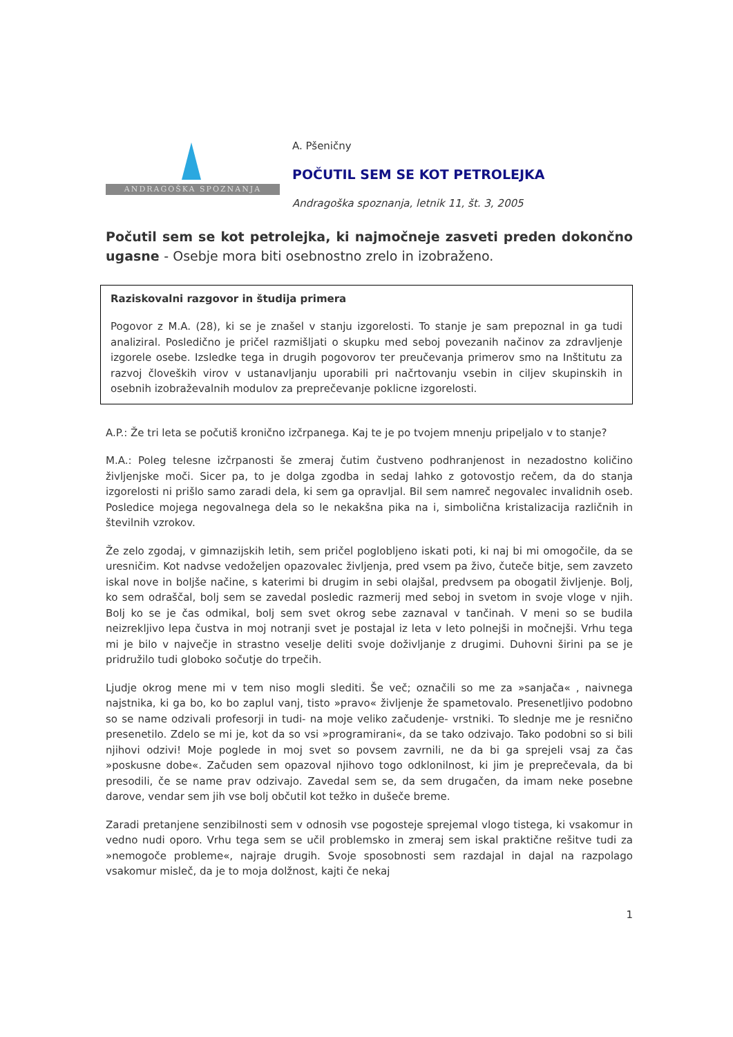ANDRAGOŠKA SPOZNANJA
A. Pšeničny
POČUTIL SEM SE KOT PETROLEJKA
Andragoška spoznanja, letnik 11, št. 3, 2005
Počutil sem se kot petrolejka, ki najmočneje zasveti preden dokončno ugasne - Osebje mora biti osebnostno zrelo in izobraženo.
Raziskovalni razgovor in študija primera
Pogovor z M.A. (28), ki se je znašel v stanju izgorelosti. To stanje je sam prepoznal in ga tudi analiziral. Posledično je pričel razmišljati o skupku med seboj povezanih načinov za zdravljenje izgorele osebe. Izsledke tega in drugih pogovorov ter preučevanja primerov smo na Inštitutu za razvoj človeških virov v ustanavljanju uporabili pri načrtovanju vsebin in ciljev skupinskih in osebnih izobraževalnih modulov za preprečevanje poklicne izgorelosti.
A.P.: Že tri leta se počutiš kronično izčrpanega. Kaj te je po tvojem mnenju pripeljalo v to stanje?
M.A.: Poleg telesne izčrpanosti še zmeraj čutim čustveno podhranjenost in nezadostno količino življenjske moči. Sicer pa, to je dolga zgodba in sedaj lahko z gotovostjo rečem, da do stanja izgorelosti ni prišlo samo zaradi dela, ki sem ga opravljal. Bil sem namreč negovalec invalidnih oseb. Posledice mojega negovalnega dela so le nekakšna pika na i, simbolična kristalizacija različnih in številnih vzrokov.
Že zelo zgodaj, v gimnazijskih letih, sem pričel poglobljeno iskati poti, ki naj bi mi omogočile, da se uresničim. Kot nadvse vedoželjen opazovalec življenja, pred vsem pa živo, čuteče bitje, sem zavzeto iskal nove in boljše načine, s katerimi bi drugim in sebi olajšal, predvsem pa obogatil življenje. Bolj, ko sem odraščal, bolj sem se zavedal posledic razmerij med seboj in svetom in svoje vloge v njih. Bolj ko se je čas odmikal, bolj sem svet okrog sebe zaznaval v tančinah. V meni so se budila neizrekljivo lepa čustva in moj notranji svet je postajal iz leta v leto polnejši in močnejši. Vrhu tega mi je bilo v največje in strastno veselje deliti svoje doživljanje z drugimi. Duhovni širini pa se je pridružilo tudi globoko sočutje do trpečih.
Ljudje okrog mene mi v tem niso mogli slediti. Še več; označili so me za »sanjača« , naivnega najstnika, ki ga bo, ko bo zaplul vanj, tisto »pravo« življenje že spametovalo. Presenetljivo podobno so se name odzivali profesorji in tudi- na moje veliko začudenje- vrstniki. To slednje me je resnično presenetilo. Zdelo se mi je, kot da so vsi »programirani«, da se tako odzivajo. Tako podobni so si bili njihovi odzivi! Moje poglede in moj svet so povsem zavrnili, ne da bi ga sprejeli vsaj za čas »poskusne dobe«. Začuden sem opazoval njihovo togo odklonilnost, ki jim je preprečevala, da bi presodili, če se name prav odzivajo. Zavedal sem se, da sem drugačen, da imam neke posebne darove, vendar sem jih vse bolj občutil kot težko in dušeče breme.
Zaradi pretanjene senzibilnosti sem v odnosih vse pogosteje sprejemal vlogo tistega, ki vsakomur in vedno nudi oporo. Vrhu tega sem se učil problemsko in zmeraj sem iskal praktične rešitve tudi za »nemogoče probleme«, najraje drugih. Svoje sposobnosti sem razdajal in dajal na razpolago vsakomur misleč, da je to moja dolžnost, kajti če nekaj
1